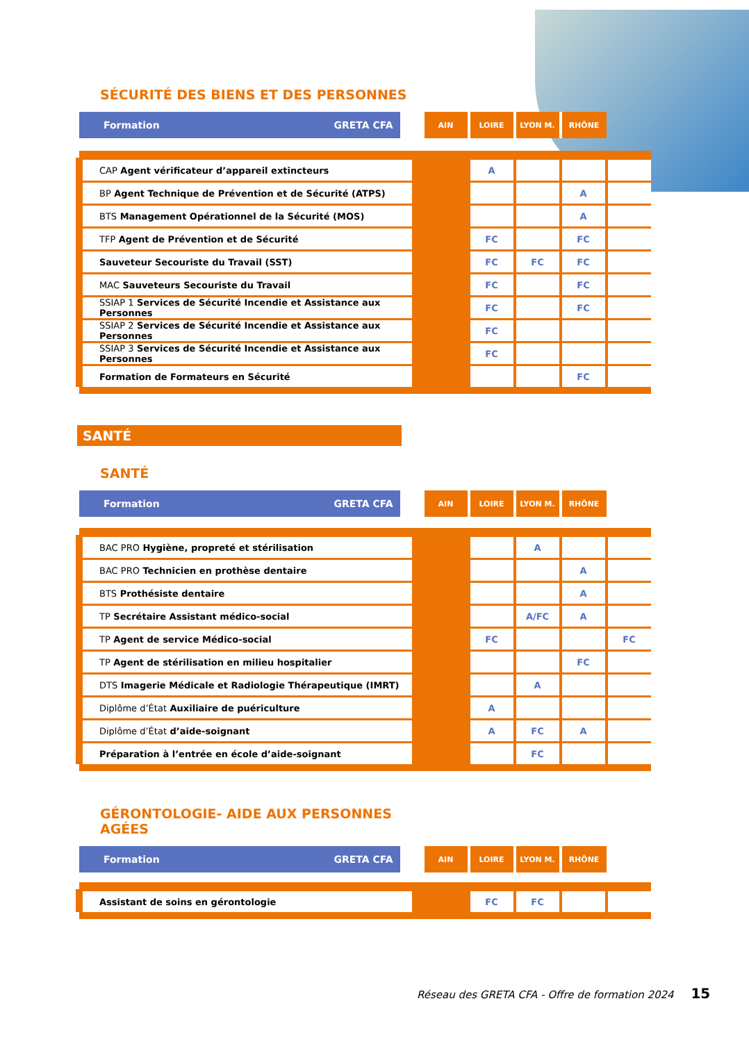SÉCURITÉ DES BIENS ET DES PERSONNES
| Formation | GRETA CFA | AIN | LOIRE | LYON M. | RHÔNE | |
| --- | --- | --- | --- | --- | --- | --- |
| CAP Agent vérificateur d’appareil extincteurs | | | A | | | |
| BP Agent Technique de Prévention et de Sécurité (ATPS) | | | | | A | |
| BTS Management Opérationnel de la Sécurité (MOS) | | | | | A | |
| TFP Agent de Prévention et de Sécurité | | | FC | | FC | |
| Sauveteur Secouriste du Travail (SST) | | | FC | FC | FC | |
| MAC Sauveteurs Secouriste du Travail | | | FC | | FC | |
| SSIAP 1 Services de Sécurité Incendie et Assistance aux Personnes | | | FC | | FC | |
| SSIAP 2 Services de Sécurité Incendie et Assistance aux Personnes | | | FC | | | |
| SSIAP 3 Services de Sécurité Incendie et Assistance aux Personnes | | | FC | | | |
| Formation de Formateurs en Sécurité | | | | | FC | |
SANTÉ
SANTÉ
| Formation | GRETA CFA | AIN | LOIRE | LYON M. | RHÔNE | |
| --- | --- | --- | --- | --- | --- | --- |
| BAC PRO Hygiène, propreté et stérilisation | | | | A | | |
| BAC PRO Technicien en prothèse dentaire | | | | | A | |
| BTS Prothésiste dentaire | | | | | A | |
| TP Secrétaire Assistant médico-social | | | | A/FC | A | |
| TP Agent de service Médico-social | | | FC | | | FC |
| TP Agent de stérilisation en milieu hospitalier | | | | | FC | |
| DTS Imagerie Médicale et Radiologie Thérapeutique (IMRT) | | | | A | | |
| Diplôme d’État Auxiliaire de puériculture | | | A | | | |
| Diplôme d’État d’aide-soignant | | | A | FC | A | |
| Préparation à l’entrée en école d’aide-soignant | | | | FC | | |
GÉRONTOLOGIE- AIDE AUX PERSONNES
AGÉES
| Formation | GRETA CFA | AIN | LOIRE | LYON M. | RHÔNE | |
| --- | --- | --- | --- | --- | --- | --- |
| Assistant de soins en gérontologie | | | FC | FC | | |
Réseau des GRETA CFA - Offre de formation 2024 15